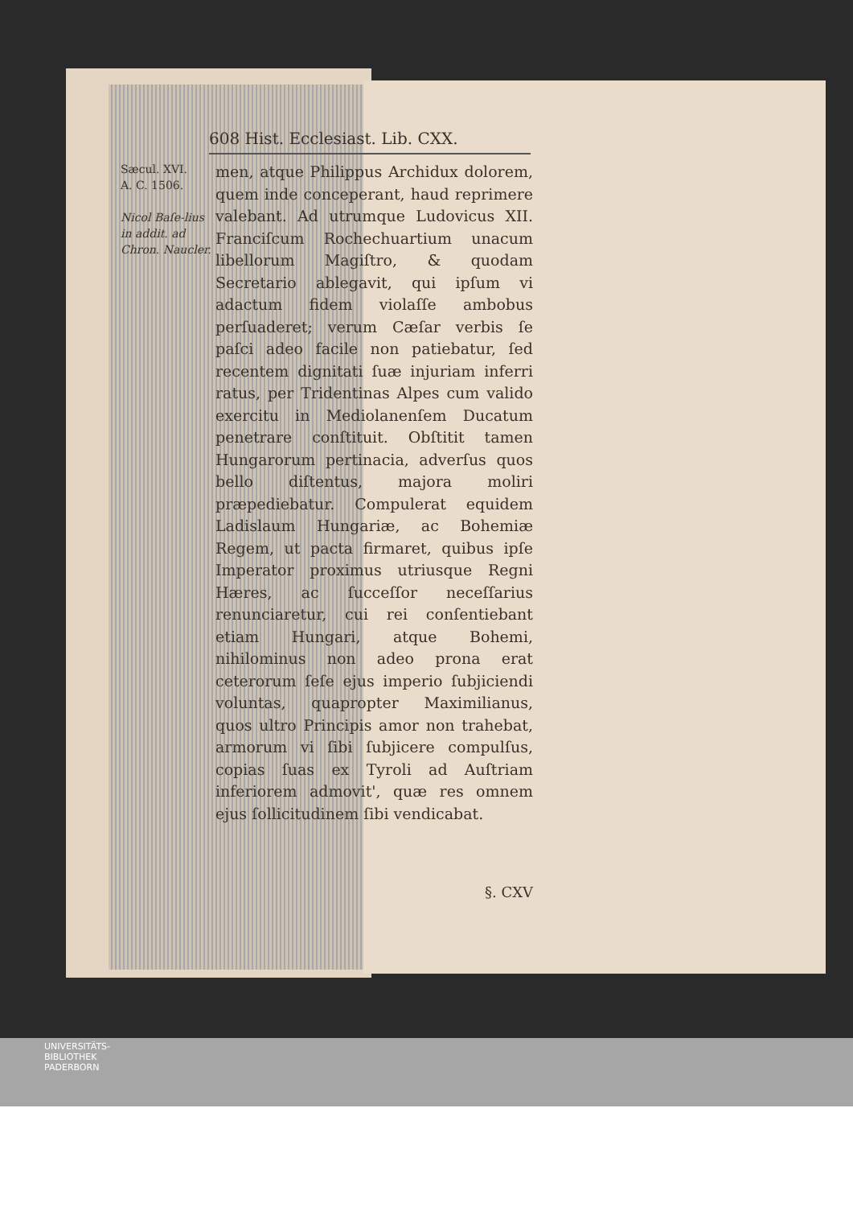608 Hist. Ecclesiast. Lib. CXX.
Sæcul. XVI.
A. C. 1506.
Nicol Baſe-lius in addit. ad Chron. Naucler.
men, atque Philippus Archidux dolorem, quem inde conceperant, haud reprimere valebant. Ad utrumque Ludovicus XII. Franciſcum Rochechuartium unacum libellorum Magiſtro, & quodam Secretario ablegavit, qui ipſum vi adactum fidem violaſſe ambobus perſuaderet; verum Cæſar verbis ſe paſci adeo facile non patiebatur, ſed recentem dignitati ſuæ injuriam inferri ratus, per Tridentinas Alpes cum valido exercitu in Mediolanenſem Ducatum penetrare conſtituit. Obſtitit tamen Hungarorum pertinacia, adverſus quos bello diſtentus, majora moliri præpediebatur. Compulerat equidem Ladislaum Hungariæ, ac Bohemiæ Regem, ut pacta firmaret, quibus ipſe Imperator proximus utriusque Regni Hæres, ac ſucceſſor neceſſarius renunciaretur, cui rei conſentiebant etiam Hungari, atque Bohemi, nihilominus non adeo prona erat ceterorum ſeſe ejus imperio ſubjiciendi voluntas, quapropter Maximilianus, quos ultro Principis amor non trahebat, armorum vi ſibi ſubjicere compulſus, copias ſuas ex Tyroli ad Auſtriam inferiorem admovit', quæ res omnem ejus ſollicitudinem ſibi vendicabat.
§. CXV
UNIVERSITÄTS-
BIBLIOTHEK
PADERBORN